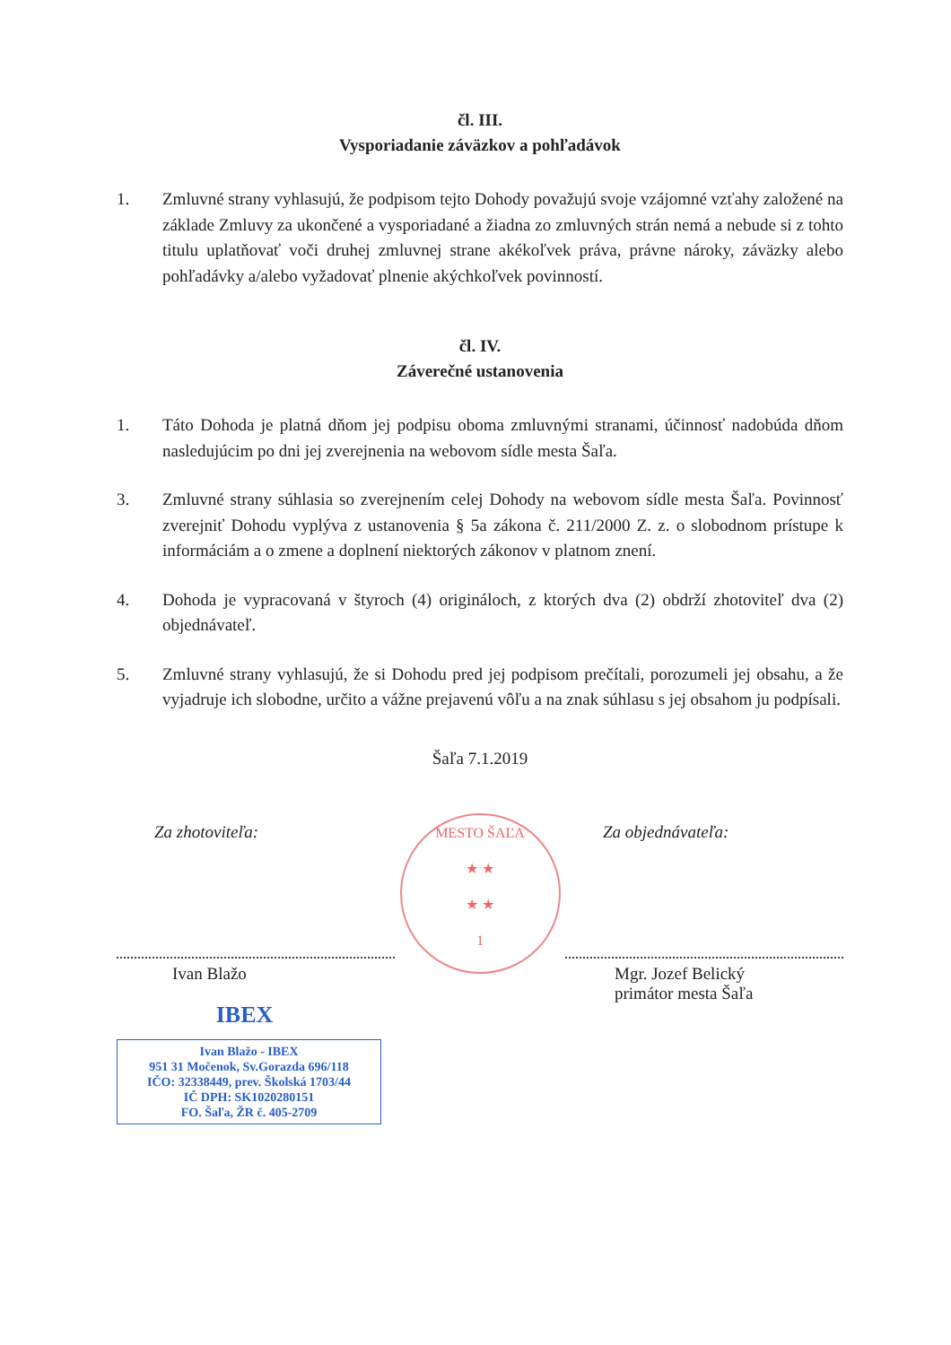čl. III.
Vysporiadanie záväzkov a pohľadávok
1. Zmluvné strany vyhlasujú, že podpisom tejto Dohody považujú svoje vzájomné vzťahy založené na základe Zmluvy za ukončené a vysporiadané a žiadna zo zmluvných strán nemá a nebude si z tohto titulu uplatňovať voči druhej zmluvnej strane akékoľvek práva, právne nároky, záväzky alebo pohľadávky a/alebo vyžadovať plnenie akýchkoľvek povinností.
čl. IV.
Záverečné ustanovenia
1. Táto Dohoda je platná dňom jej podpisu oboma zmluvnými stranami, účinnosť nadobúda dňom nasledujúcim po dni jej zverejnenia na webovom sídle mesta Šaľa.
3. Zmluvné strany súhlasia so zverejnením celej Dohody na webovom sídle mesta Šaľa. Povinnosť zverejniť Dohodu vyplýva z ustanovenia § 5a zákona č. 211/2000 Z. z. o slobodnom prístupe k informáciám a o zmene a doplnení niektorých zákonov v platnom znení.
4. Dohoda je vypracovaná v štyroch (4) origináloch, z ktorých dva (2) obdrží zhotoviteľ dva (2) objednávateľ.
5. Zmluvné strany vyhlasujú, že si Dohodu pred jej podpisom prečítali, porozumeli jej obsahu, a že vyjadruje ich slobodne, určito a vážne prejavenú vôľu a na znak súhlasu s jej obsahom ju podpísali.
Šaľa 7.1.2019
Za zhotoviteľa:
Ivan Blažo
IBEX
Ivan Blažo - IBEX
951 31 Močenok, Sv.Gorazda 696/118
IČO: 32338449, prev. Školská 1703/44
IČ DPH: SK1020280151
FO. Šaľa, ŽR č. 405-2709
MESTO ŠAĽA
★ ★
★ ★
1
Za objednávateľa:
Mgr. Jozef Belický
primátor mesta Šaľa